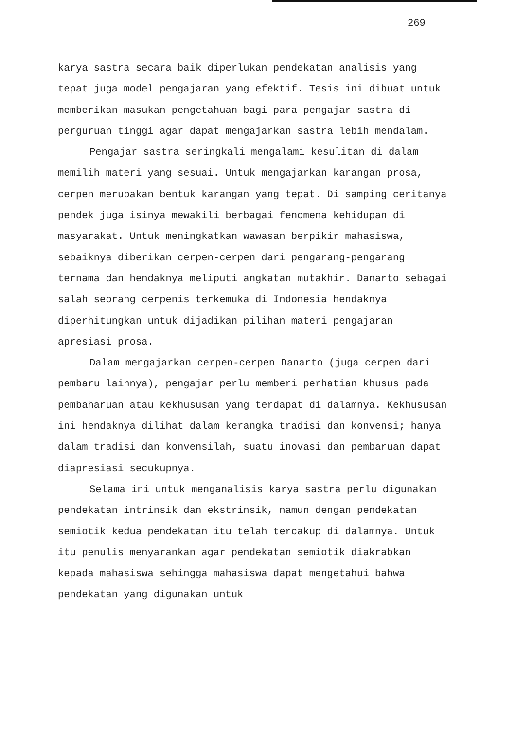269
karya sastra secara baik diperlukan pendekatan analisis yang tepat juga model pengajaran yang efektif. Tesis ini dibuat untuk memberikan masukan pengetahuan bagi para pengajar sastra di perguruan tinggi agar dapat mengajarkan sastra lebih mendalam.
Pengajar sastra seringkali mengalami kesulitan di dalam memilih materi yang sesuai. Untuk mengajarkan karangan prosa, cerpen merupakan bentuk karangan yang tepat. Di samping ceritanya pendek juga isinya mewakili berbagai fenomena kehidupan di masyarakat. Untuk meningkatkan wawasan berpikir mahasiswa, sebaiknya diberikan cerpen-cerpen dari pengarang-pengarang ternama dan hendaknya meliputi angkatan mutakhir. Danarto sebagai salah seorang cerpenis terkemuka di Indonesia hendaknya diperhitungkan untuk dijadikan pilihan materi pengajaran apresiasi prosa.
Dalam mengajarkan cerpen-cerpen Danarto (juga cerpen dari pembaru lainnya), pengajar perlu memberi perhatian khusus pada pembaharuan atau kekhususan yang terdapat di dalamnya. Kekhususan ini hendaknya dilihat dalam kerangka tradisi dan konvensi; hanya dalam tradisi dan konvensilah, suatu inovasi dan pembaruan dapat diapresiasi secukupnya.
Selama ini untuk menganalisis karya sastra perlu digunakan pendekatan intrinsik dan ekstrinsik, namun dengan pendekatan semiotik kedua pendekatan itu telah tercakup di dalamnya. Untuk itu penulis menyarankan agar pendekatan semiotik diakrabkan kepada mahasiswa sehingga mahasiswa dapat mengetahui bahwa pendekatan yang digunakan untuk